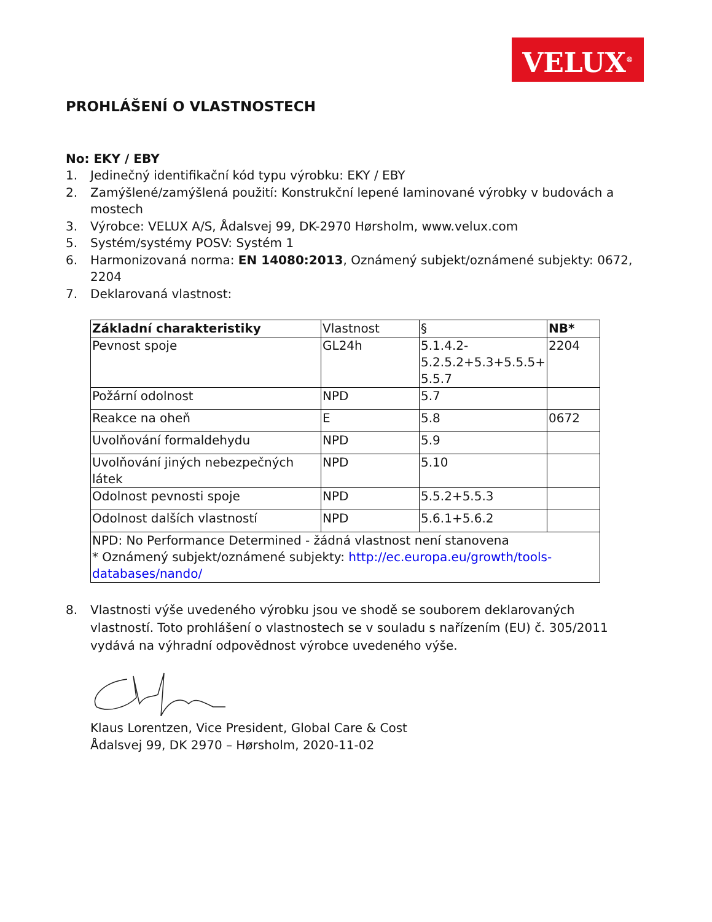VELUX<sup>®</sup>
PROHLÁŠENÍ O VLASTNOSTECH
No: EKY / EBY
1. Jedinečný identifikační kód typu výrobku: EKY / EBY
2. Zamýšlené/zamýšlená použití: Konstrukční lepené laminované výrobky v budovách a mostech
3. Výrobce: VELUX A/S, Ådalsvej 99, DK-2970 Hørsholm, www.velux.com
5. Systém/systémy POSV: Systém 1
6. Harmonizovaná norma: EN 14080:2013, Oznámený subjekt/oznámené subjekty: 0672, 2204
7. Deklarovaná vlastnost:
| Základní charakteristiky | Vlastnost | § | NB* |
| --- | --- | --- | --- |
| Pevnost spoje | GL24h | 5.1.4.2- 5.2.5.2+5.3+5.5.5+ 5.5.7 | 2204 |
| Požární odolnost | NPD | 5.7 | |
| Reakce na oheň | E | 5.8 | 0672 |
| Uvolňování formaldehydu | NPD | 5.9 | |
| Uvolňování jiných nebezpečných látek | NPD | 5.10 | |
| Odolnost pevnosti spoje | NPD | 5.5.2+5.5.3 | |
| Odolnost dalších vlastností | NPD | 5.6.1+5.6.2 | |
| NPD: No Performance Determined - žádná vlastnost není stanovena * Oznámený subjekt/oznámené subjekty: http://ec.europa.eu/growth/tools- databases/nando/ | | | |
8. Vlastnosti výše uvedeného výrobku jsou ve shodě se souborem deklarovaných vlastností. Toto prohlášení o vlastnostech se v souladu s nařízením (EU) č. 305/2011 vydává na výhradní odpovědnost výrobce uvedeného výše.
Klaus Lorentzen, Vice President, Global Care & Cost
Ådalsvej 99, DK 2970 – Hørsholm, 2020-11-02